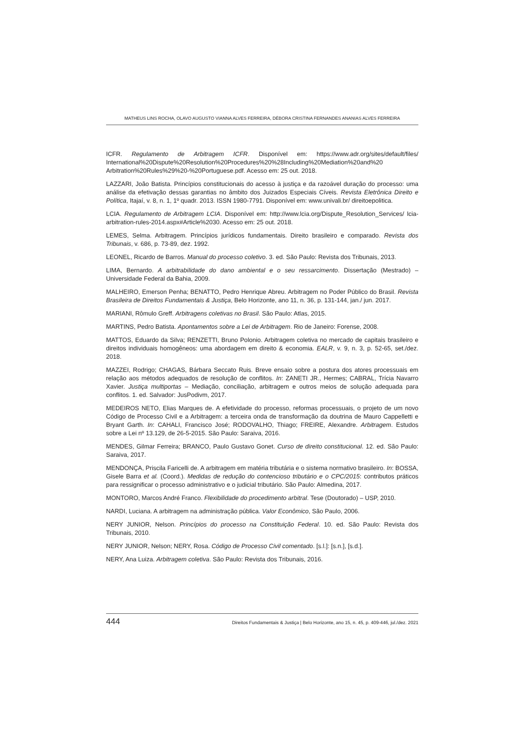MATHEUS LINS ROCHA, OLAVO AUGUSTO VIANNA ALVES FERREIRA, DÉBORA CRISTINA FERNANDES ANANIAS ALVES FERREIRA
ICFR. Regulamento de Arbitragem ICFR. Disponível em: https://www.adr.org/sites/default/files/ International%20Dispute%20Resolution%20Procedures%20%28Including%20Mediation%20and%20 Arbitration%20Rules%29%20-%20Portuguese.pdf. Acesso em: 25 out. 2018.
LAZZARI, João Batista. Princípios constitucionais do acesso à justiça e da razoável duração do processo: uma análise da efetivação dessas garantias no âmbito dos Juizados Especiais Cíveis. Revista Eletrônica Direito e Política, Itajaí, v. 8, n. 1, 1º quadr. 2013. ISSN 1980-7791. Disponível em: www.univali.br/ direitoepolitica.
LCIA. Regulamento de Arbitragem LCIA. Disponível em: http://www.lcia.org/Dispute_Resolution_Services/ lcia-arbitration-rules-2014.aspx#Article%2030. Acesso em: 25 out. 2018.
LEMES, Selma. Arbitragem. Princípios jurídicos fundamentais. Direito brasileiro e comparado. Revista dos Tribunais, v. 686, p. 73-89, dez. 1992.
LEONEL, Ricardo de Barros. Manual do processo coletivo. 3. ed. São Paulo: Revista dos Tribunais, 2013.
LIMA, Bernardo. A arbitrabilidade do dano ambiental e o seu ressarcimento. Dissertação (Mestrado) – Universidade Federal da Bahia, 2009.
MALHEIRO, Emerson Penha; BENATTO, Pedro Henrique Abreu. Arbitragem no Poder Público do Brasil. Revista Brasileira de Direitos Fundamentais & Justiça, Belo Horizonte, ano 11, n. 36, p. 131-144, jan./ jun. 2017.
MARIANI, Rômulo Greff. Arbitragens coletivas no Brasil. São Paulo: Atlas, 2015.
MARTINS, Pedro Batista. Apontamentos sobre a Lei de Arbitragem. Rio de Janeiro: Forense, 2008.
MATTOS, Eduardo da Silva; RENZETTI, Bruno Polonio. Arbitragem coletiva no mercado de capitais brasileiro e direitos individuais homogêneos: uma abordagem em direito & economia. EALR, v. 9, n. 3, p. 52-65, set./dez. 2018.
MAZZEI, Rodrigo; CHAGAS, Bárbara Seccato Ruis. Breve ensaio sobre a postura dos atores processuais em relação aos métodos adequados de resolução de conflitos. In: ZANETI JR., Hermes; CABRAL, Trícia Navarro Xavier. Justiça multiportas – Mediação, conciliação, arbitragem e outros meios de solução adequada para conflitos. 1. ed. Salvador: JusPodivm, 2017.
MEDEIROS NETO, Elias Marques de. A efetividade do processo, reformas processuais, o projeto de um novo Código de Processo Civil e a Arbitragem: a terceira onda de transformação da doutrina de Mauro Cappelletti e Bryant Garth. In: CAHALI, Francisco José; RODOVALHO, Thiago; FREIRE, Alexandre. Arbitragem. Estudos sobre a Lei nº 13.129, de 26-5-2015. São Paulo: Saraiva, 2016.
MENDES, Gilmar Ferreira; BRANCO, Paulo Gustavo Gonet. Curso de direito constitucional. 12. ed. São Paulo: Saraiva, 2017.
MENDONÇA, Priscila Faricelli de. A arbitragem em matéria tributária e o sistema normativo brasileiro. In: BOSSA, Gisele Barra et al. (Coord.). Medidas de redução do contencioso tributário e o CPC/2015: contributos práticos para ressignificar o processo administrativo e o judicial tributário. São Paulo: Almedina, 2017.
MONTORO, Marcos André Franco. Flexibilidade do procedimento arbitral. Tese (Doutorado) – USP, 2010.
NARDI, Luciana. A arbitragem na administração pública. Valor Econômico, São Paulo, 2006.
NERY JUNIOR, Nelson. Princípios do processo na Constituição Federal. 10. ed. São Paulo: Revista dos Tribunais, 2010.
NERY JUNIOR, Nelson; NERY, Rosa. Código de Processo Civil comentado. [s.l.]: [s.n.], [s.d.].
NERY, Ana Luiza. Arbitragem coletiva. São Paulo: Revista dos Tribunais, 2016.
444 Direitos Fundamentais & Justiça | Belo Horizonte, ano 15, n. 45, p. 409-446, jul./dez. 2021